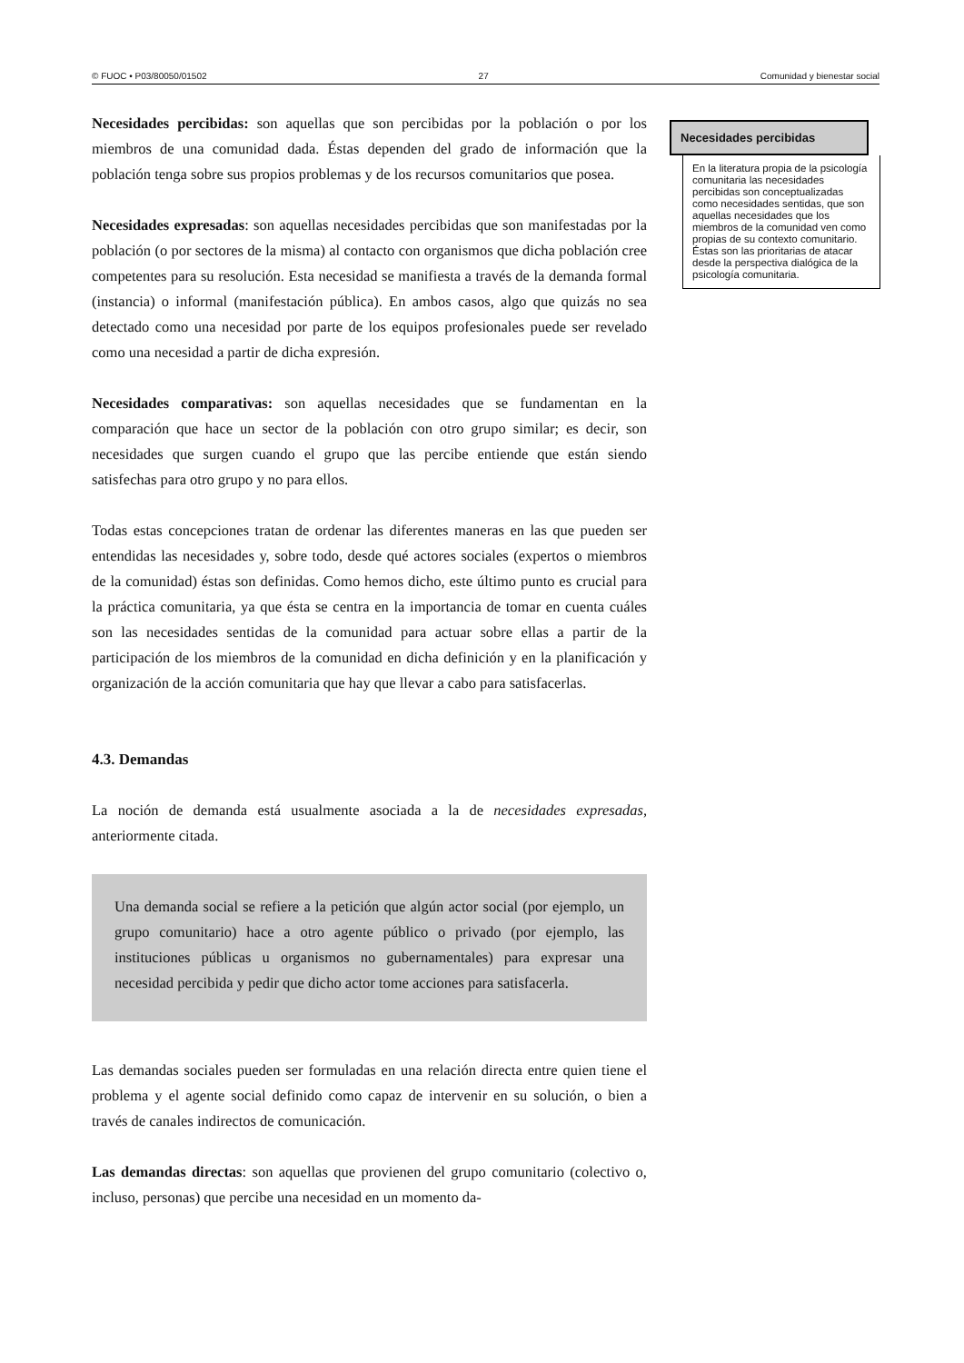© FUOC • P03/80050/01502 27 Comunidad y bienestar social
Necesidades percibidas: son aquellas que son percibidas por la población o por los miembros de una comunidad dada. Éstas dependen del grado de información que la población tenga sobre sus propios problemas y de los recursos comunitarios que posea.
Necesidades expresadas: son aquellas necesidades percibidas que son manifestadas por la población (o por sectores de la misma) al contacto con organismos que dicha población cree competentes para su resolución. Esta necesidad se manifiesta a través de la demanda formal (instancia) o informal (manifestación pública). En ambos casos, algo que quizás no sea detectado como una necesidad por parte de los equipos profesionales puede ser revelado como una necesidad a partir de dicha expresión.
Necesidades comparativas: son aquellas necesidades que se fundamentan en la comparación que hace un sector de la población con otro grupo similar; es decir, son necesidades que surgen cuando el grupo que las percibe entiende que están siendo satisfechas para otro grupo y no para ellos.
Todas estas concepciones tratan de ordenar las diferentes maneras en las que pueden ser entendidas las necesidades y, sobre todo, desde qué actores sociales (expertos o miembros de la comunidad) éstas son definidas. Como hemos dicho, este último punto es crucial para la práctica comunitaria, ya que ésta se centra en la importancia de tomar en cuenta cuáles son las necesidades sentidas de la comunidad para actuar sobre ellas a partir de la participación de los miembros de la comunidad en dicha definición y en la planificación y organización de la acción comunitaria que hay que llevar a cabo para satisfacerlas.
4.3. Demandas
La noción de demanda está usualmente asociada a la de necesidades expresadas, anteriormente citada.
Una demanda social se refiere a la petición que algún actor social (por ejemplo, un grupo comunitario) hace a otro agente público o privado (por ejemplo, las instituciones públicas u organismos no gubernamentales) para expresar una necesidad percibida y pedir que dicho actor tome acciones para satisfacerla.
Las demandas sociales pueden ser formuladas en una relación directa entre quien tiene el problema y el agente social definido como capaz de intervenir en su solución, o bien a través de canales indirectos de comunicación.
Las demandas directas: son aquellas que provienen del grupo comunitario (colectivo o, incluso, personas) que percibe una necesidad en un momento da-
Necesidades percibidas
En la literatura propia de la psicología comunitaria las necesidades percibidas son conceptualizadas como necesidades sentidas, que son aquellas necesidades que los miembros de la comunidad ven como propias de su contexto comunitario. Éstas son las prioritarias de atacar desde la perspectiva dialógica de la psicología comunitaria.